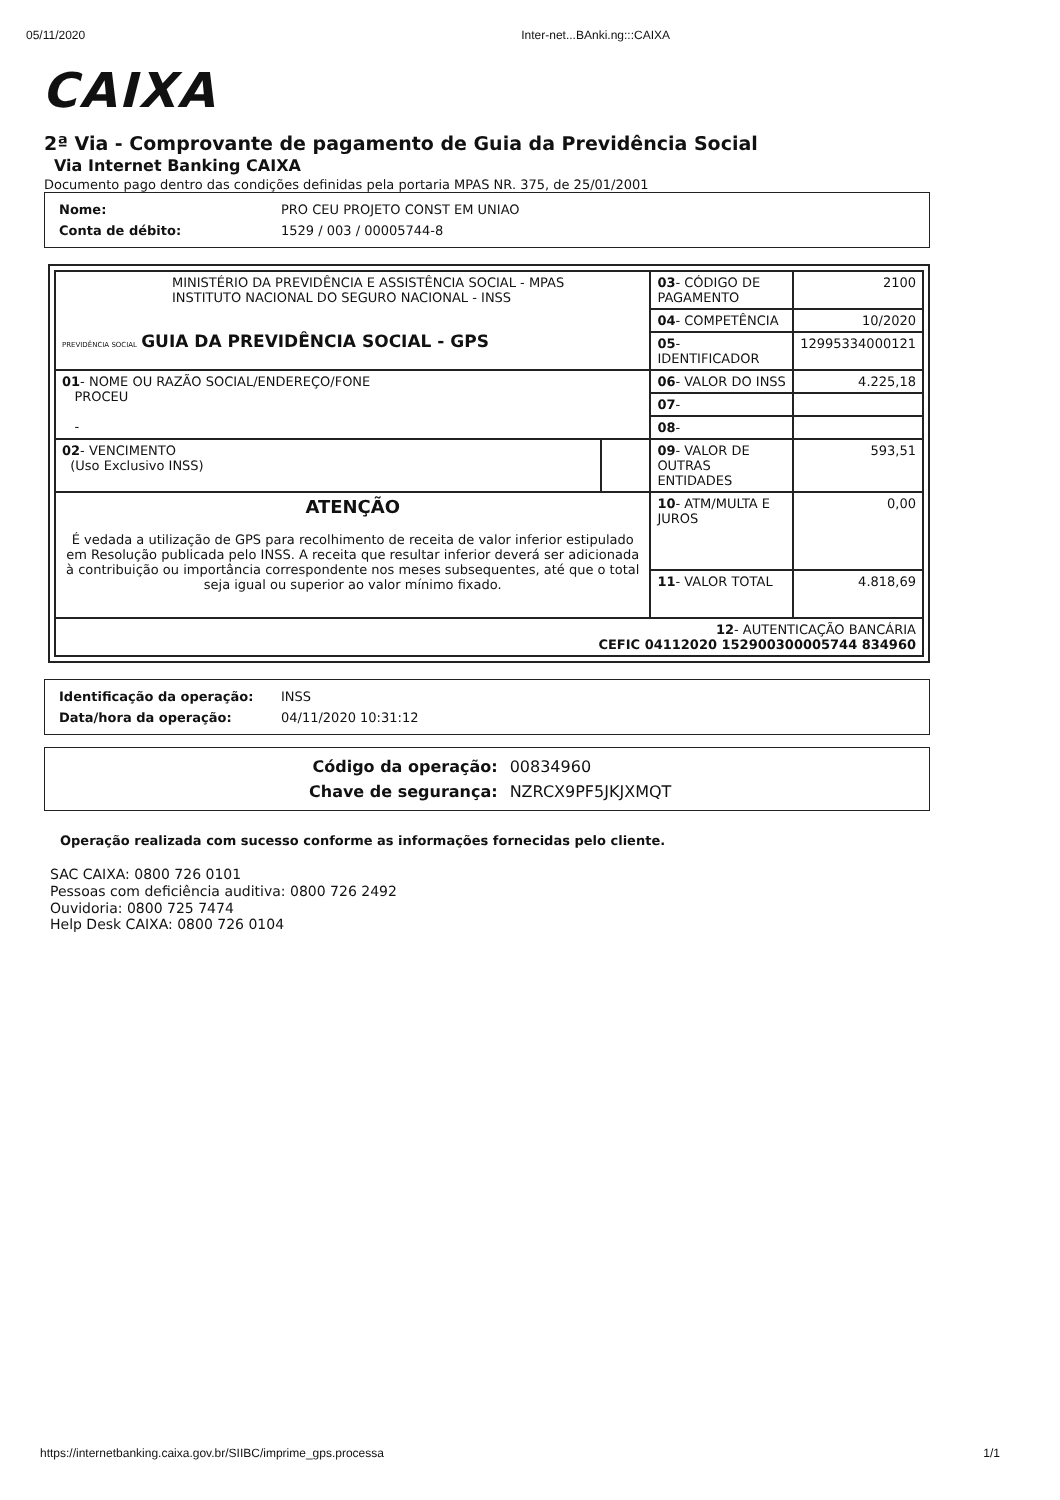05/11/2020 Inter-net...BAnki.ng:::CAIXA
CAIXA
2ª Via - Comprovante de pagamento de Guia da Previdência Social
Via Internet Banking CAIXA
Documento pago dentro das condições definidas pela portaria MPAS NR. 375, de 25/01/2001
| Nome: | PRO CEU PROJETO CONST EM UNIAO |
| Conta de débito: | 1529 / 003 / 00005744-8 |
| MINISTÉRIO DA PREVIDÊNCIA E ASSISTÊNCIA SOCIAL - MPAS INSTITUTO NACIONAL DO SEGURO NACIONAL - INSS PREVIDÊNCIA SOCIAL GUIA DA PREVIDÊNCIA SOCIAL - GPS | | 03 - CÓDIGO DE PAGAMENTO | 2100 |
| | | 04 - COMPETÊNCIA | 10/2020 |
| | | 05 - IDENTIFICADOR | 12995334000121 |
| 01 - NOME OU RAZÃO SOCIAL/ENDEREÇO/FONE PROCEU - | | 06 - VALOR DO INSS | 4.225,18 |
| | | 07 - | |
| | | 08 - | |
| 02 - VENCIMENTO (Uso Exclusivo INSS) | | 09 - VALOR DE OUTRAS ENTIDADES | 593,51 |
| ATENÇÃO É vedada a utilização de GPS para recolhimento de receita de valor inferior estipulado em Resolução publicada pelo INSS. A receita que resultar inferior deverá ser adicionada à contribuição ou importância correspondente nos meses subsequentes, até que o total seja igual ou superior ao valor mínimo fixado. | | 10 - ATM/MULTA E JUROS | 0,00 |
| | | 11 - VALOR TOTAL | 4.818,69 |
| 12 - AUTENTICAÇÃO BANCÁRIA CEFIC 04112020 152900300005744 834960 | | | |
| Identificação da operação: | INSS |
| Data/hora da operação: | 04/11/2020 10:31:12 |
| Código da operação: | 00834960 |
| Chave de segurança: | NZRCX9PF5JKJXMQT |
Operação realizada com sucesso conforme as informações fornecidas pelo cliente.
SAC CAIXA: 0800 726 0101
Pessoas com deficiência auditiva: 0800 726 2492
Ouvidoria: 0800 725 7474
Help Desk CAIXA: 0800 726 0104
https://internetbanking.caixa.gov.br/SIIBC/imprime_gps.processa 1/1